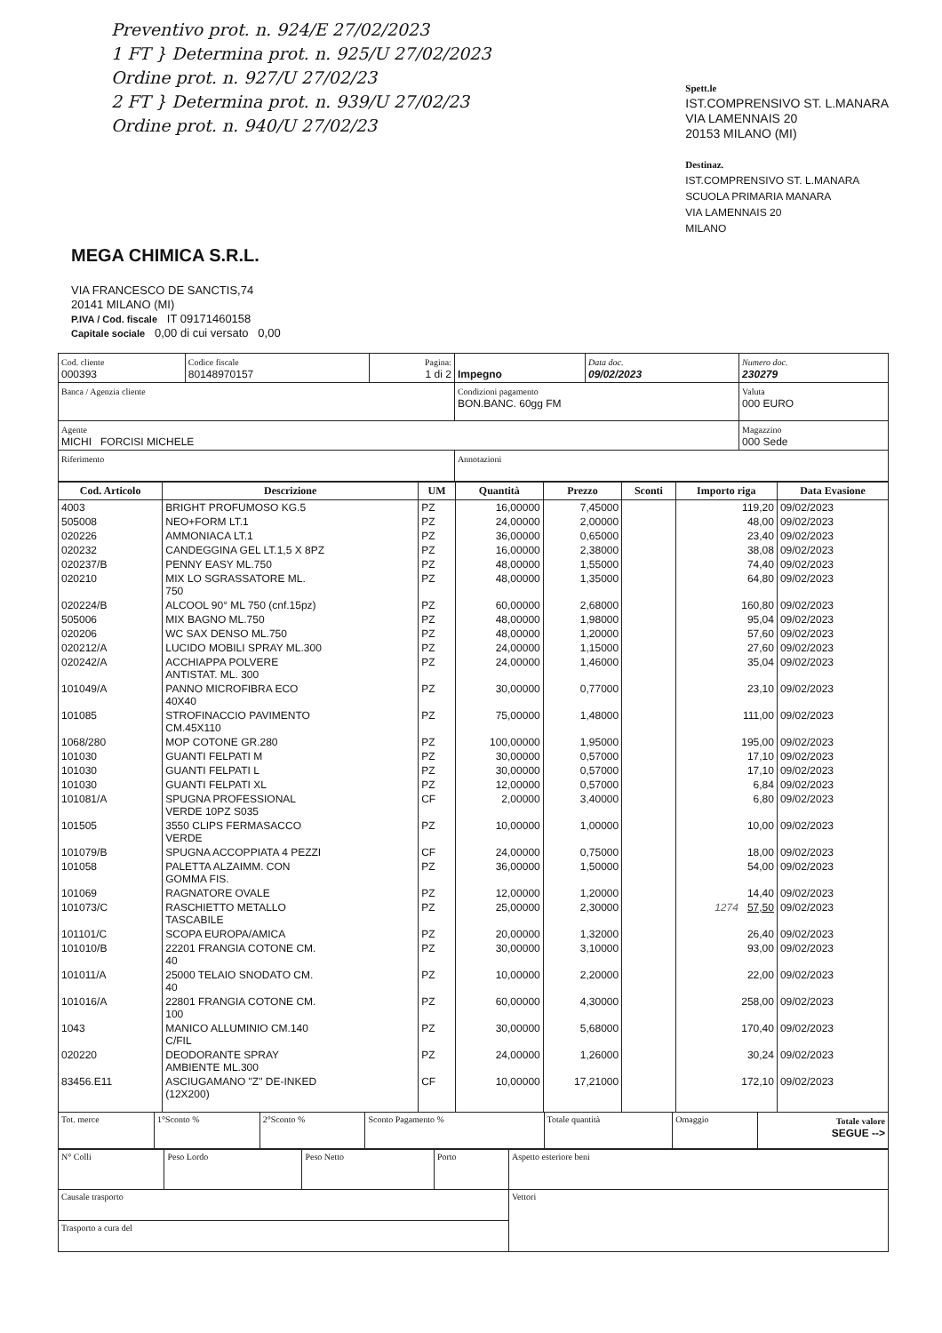Preventivo prot. n. 924/E 27/02/2023
1 FT } Determina prot. n. 925/U 27/02/2023
Ordine prot. n. 927/U 27/02/23
2 FT } Determina prot. n. 939/U 27/02/23
Ordine prot. n. 940/U 27/02/23
Spett.le
IST.COMPRENSIVO ST. L.MANARA
VIA LAMENNAIS 20
20153 MILANO (MI)
Destinaz.
IST.COMPRENSIVO ST. L.MANARA
SCUOLA PRIMARIA MANARA
VIA LAMENNAIS 20
MILANO
MEGA CHIMICA S.R.L.
VIA FRANCESCO DE SANCTIS,74
20141 MILANO (MI)
P.IVA / Cod. fiscale IT 09171460158
Capitale sociale 0,00 di cui versato 0,00
| Cod. cliente 000393 | Codice fiscale 80148970157 | Pagina: 1 di 2 | Impegno | Data doc. 09/02/2023 | Numero doc. 230279 |
| Banca / Agenzia cliente | | | Condizioni pagamento BON.BANC. 60gg FM | | Valuta 000 EURO |
| Agente MICHI FORCISI MICHELE | | | | | Magazzino 000 Sede |
| Riferimento | | | Annotazioni | | |
| Cod. Articolo | Descrizione | UM | Quantità | Prezzo | Sconti | Importo riga | Data Evasione |
| --- | --- | --- | --- | --- | --- | --- | --- |
| 4003 | BRIGHT PROFUMOSO KG.5 | PZ | 16,00000 | 7,45000 | | 119,20 | 09/02/2023 |
| 505008 | NEO+FORM LT.1 | PZ | 24,00000 | 2,00000 | | 48,00 | 09/02/2023 |
| 020226 | AMMONIACA LT.1 | PZ | 36,00000 | 0,65000 | | 23,40 | 09/02/2023 |
| 020232 | CANDEGGINA GEL LT.1,5 X 8PZ | PZ | 16,00000 | 2,38000 | | 38,08 | 09/02/2023 |
| 020237/B | PENNY EASY ML.750 | PZ | 48,00000 | 1,55000 | | 74,40 | 09/02/2023 |
| 020210 | MIX LO SGRASSATORE ML. 750 | PZ | 48,00000 | 1,35000 | | 64,80 | 09/02/2023 |
| 020224/B | ALCOOL 90° ML 750 (cnf.15pz) | PZ | 60,00000 | 2,68000 | | 160,80 | 09/02/2023 |
| 505006 | MIX BAGNO ML.750 | PZ | 48,00000 | 1,98000 | | 95,04 | 09/02/2023 |
| 020206 | WC SAX DENSO ML.750 | PZ | 48,00000 | 1,20000 | | 57,60 | 09/02/2023 |
| 020212/A | LUCIDO MOBILI SPRAY ML.300 | PZ | 24,00000 | 1,15000 | | 27,60 | 09/02/2023 |
| 020242/A | ACCHIAPPA POLVERE ANTISTAT. ML. 300 | PZ | 24,00000 | 1,46000 | | 35,04 | 09/02/2023 |
| 101049/A | PANNO MICROFIBRA ECO 40X40 | PZ | 30,00000 | 0,77000 | | 23,10 | 09/02/2023 |
| 101085 | STROFINACCIO PAVIMENTO CM.45X110 | PZ | 75,00000 | 1,48000 | | 111,00 | 09/02/2023 |
| 1068/280 | MOP COTONE GR.280 | PZ | 100,00000 | 1,95000 | | 195,00 | 09/02/2023 |
| 101030 | GUANTI FELPATI M | PZ | 30,00000 | 0,57000 | | 17,10 | 09/02/2023 |
| 101030 | GUANTI FELPATI L | PZ | 30,00000 | 0,57000 | | 17,10 | 09/02/2023 |
| 101030 | GUANTI FELPATI XL | PZ | 12,00000 | 0,57000 | | 6,84 | 09/02/2023 |
| 101081/A | SPUGNA PROFESSIONAL VERDE 10PZ S035 | CF | 2,00000 | 3,40000 | | 6,80 | 09/02/2023 |
| 101505 | 3550 CLIPS FERMASACCO VERDE | PZ | 10,00000 | 1,00000 | | 10,00 | 09/02/2023 |
| 101079/B | SPUGNA ACCOPPIATA 4 PEZZI | CF | 24,00000 | 0,75000 | | 18,00 | 09/02/2023 |
| 101058 | PALETTA ALZAIMM. CON GOMMA FIS. | PZ | 36,00000 | 1,50000 | | 54,00 | 09/02/2023 |
| 101069 | RAGNATORE OVALE | PZ | 12,00000 | 1,20000 | | 14,40 | 09/02/2023 |
| 101073/C | RASCHIETTO METALLO TASCABILE | PZ | 25,00000 | 2,30000 | | 1274 57,50 | 09/02/2023 |
| 101101/C | SCOPA EUROPA/AMICA | PZ | 20,00000 | 1,32000 | | 26,40 | 09/02/2023 |
| 101010/B | 22201 FRANGIA COTONE CM. 40 | PZ | 30,00000 | 3,10000 | | 93,00 | 09/02/2023 |
| 101011/A | 25000 TELAIO SNODATO CM. 40 | PZ | 10,00000 | 2,20000 | | 22,00 | 09/02/2023 |
| 101016/A | 22801 FRANGIA COTONE CM. 100 | PZ | 60,00000 | 4,30000 | | 258,00 | 09/02/2023 |
| 1043 | MANICO ALLUMINIO CM.140 C/FIL | PZ | 30,00000 | 5,68000 | | 170,40 | 09/02/2023 |
| 020220 | DEODORANTE SPRAY AMBIENTE ML.300 | PZ | 24,00000 | 1,26000 | | 30,24 | 09/02/2023 |
| 83456.E11 | ASCIUGAMANO "Z" DE-INKED (12X200) | CF | 10,00000 | 17,21000 | | 172,10 | 09/02/2023 |
| Tot. merce | 1°Sconto % | 2°Sconto % | Sconto Pagamento % | Totale quantità | Omaggio | Totale valore SEGUE --> |
| N° Colli | Peso Lordo | Peso Netto | Porto | Aspetto esteriore beni |
| Causale trasporto | | | | Vettori |
| Trasporto a cura del | | | | |